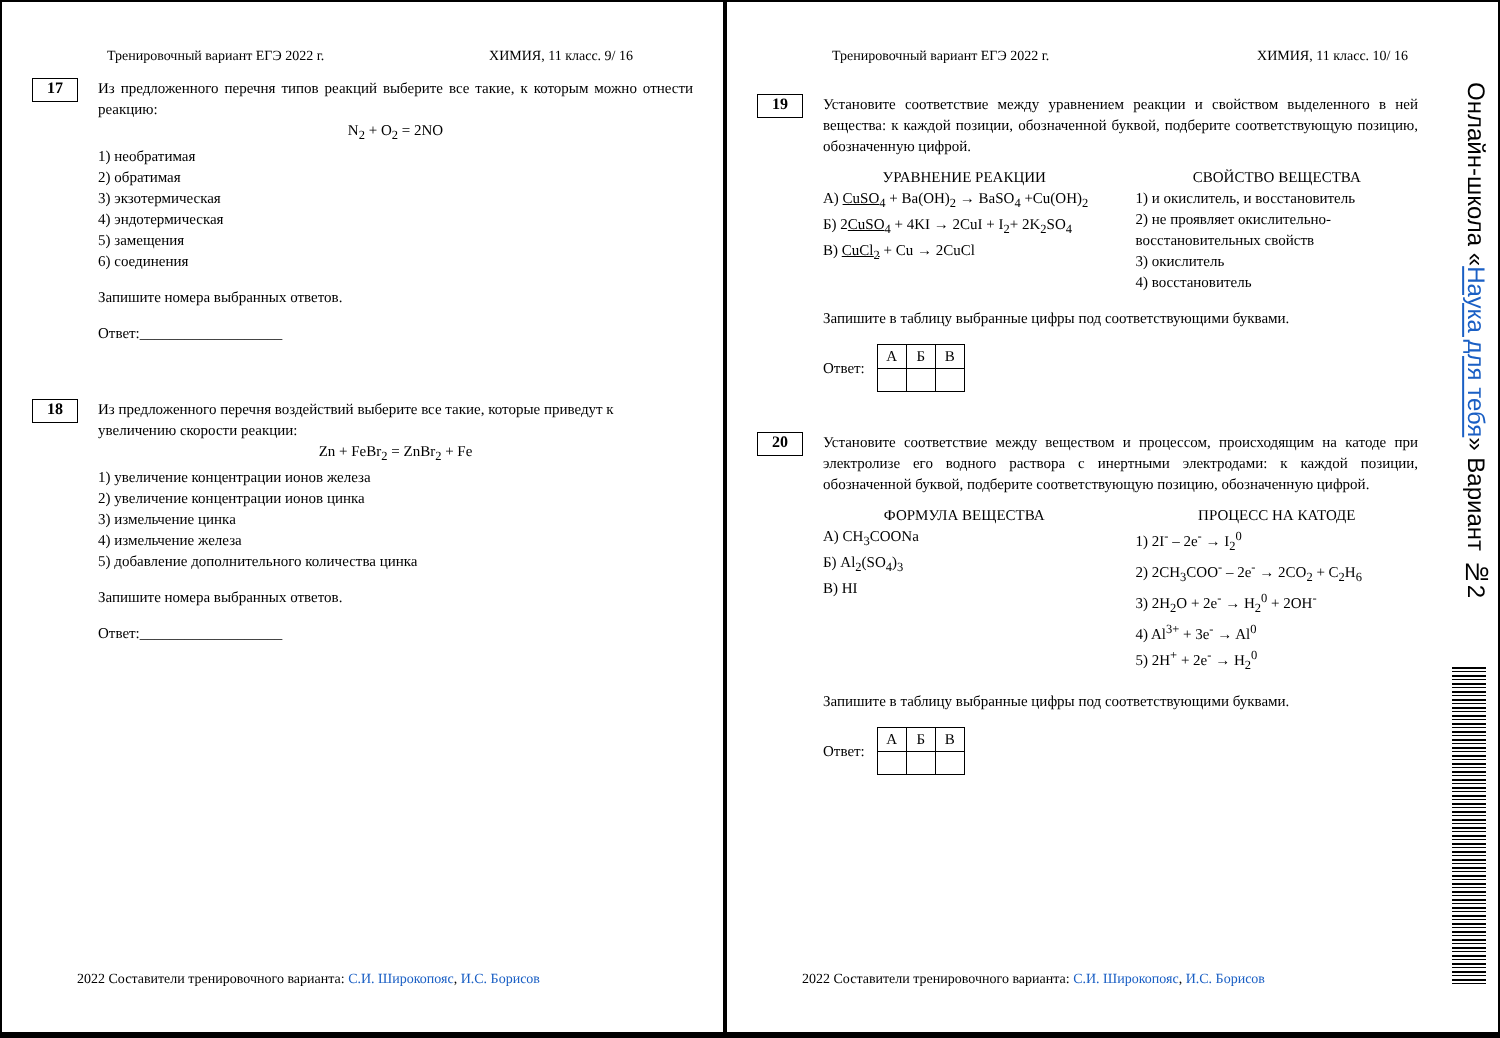Тренировочный вариант ЕГЭ 2022 г. ХИМИЯ, 11 класс. 9/ 16
17
Из предложенного перечня типов реакций выберите все такие, к которым можно отнести реакцию:
N<sub>2</sub> + O<sub>2</sub> = 2NO
1) необратимая
2) обратимая
3) экзотермическая
4) эндотермическая
5) замещения
6) соединения
Запишите номера выбранных ответов.
Ответ:___________________
18
Из предложенного перечня воздействий выберите все такие, которые приведут к увеличению скорости реакции:
Zn + FeBr<sub>2</sub> = ZnBr<sub>2</sub> + Fe
1) увеличение концентрации ионов железа
2) увеличение концентрации ионов цинка
3) измельчение цинка
4) измельчение железа
5) добавление дополнительного количества цинка
Запишите номера выбранных ответов.
Ответ:___________________
2022 Составители тренировочного варианта: С.И. Широкопояс, И.С. Борисов
Тренировочный вариант ЕГЭ 2022 г. ХИМИЯ, 11 класс. 10/ 16
19
Установите соответствие между уравнением реакции и свойством выделенного в ней вещества: к каждой позиции, обозначенной буквой, подберите соответствующую позицию, обозначенную цифрой.
УРАВНЕНИЕ РЕАКЦИИ
А) CuSO<sub>4</sub> + Ba(OH)<sub>2</sub> → BaSO<sub>4</sub> +Cu(OH)<sub>2</sub>
Б) 2CuSO<sub>4</sub> + 4KI → 2CuI + I<sub>2</sub>+ 2K<sub>2</sub>SO<sub>4</sub>
В) CuCl<sub>2</sub> + Cu → 2CuCl
СВОЙСТВО ВЕЩЕСТВА
1) и окислитель, и восстановитель
2) не проявляет окислительно-восстановительных свойств
3) окислитель
4) восстановитель
Запишите в таблицу выбранные цифры под соответствующими буквами.
Ответ:
| А | Б | В |
| --- | --- | --- |
20
Установите соответствие между веществом и процессом, происходящим на катоде при электролизе его водного раствора с инертными электродами: к каждой позиции, обозначенной буквой, подберите соответствующую позицию, обозначенную цифрой.
ФОРМУЛА ВЕЩЕСТВА
А) CH<sub>3</sub>COONa
Б) Al<sub>2</sub>(SO<sub>4</sub>)<sub>3</sub>
В) HI
ПРОЦЕСС НА КАТОДЕ
1) 2I<sup>-</sup> – 2e<sup>-</sup> → I<sub>2</sub><sup>0</sup>
2) 2CH<sub>3</sub>COO<sup>-</sup> – 2e<sup>-</sup> → 2CO<sub>2</sub> + C<sub>2</sub>H<sub>6</sub>
3) 2H<sub>2</sub>O + 2e<sup>-</sup> → H<sub>2</sub><sup>0</sup> + 2OH<sup>-</sup>
4) Al<sup>3+</sup> + 3e<sup>-</sup> → Al<sup>0</sup>
5) 2H<sup>+</sup> + 2e<sup>-</sup> → H<sub>2</sub><sup>0</sup>
Запишите в таблицу выбранные цифры под соответствующими буквами.
Ответ:
| А | Б | В |
| --- | --- | --- |
2022 Составители тренировочного варианта: С.И. Широкопояс, И.С. Борисов
Онлайн-школа «Наука для тебя» Вариант №2